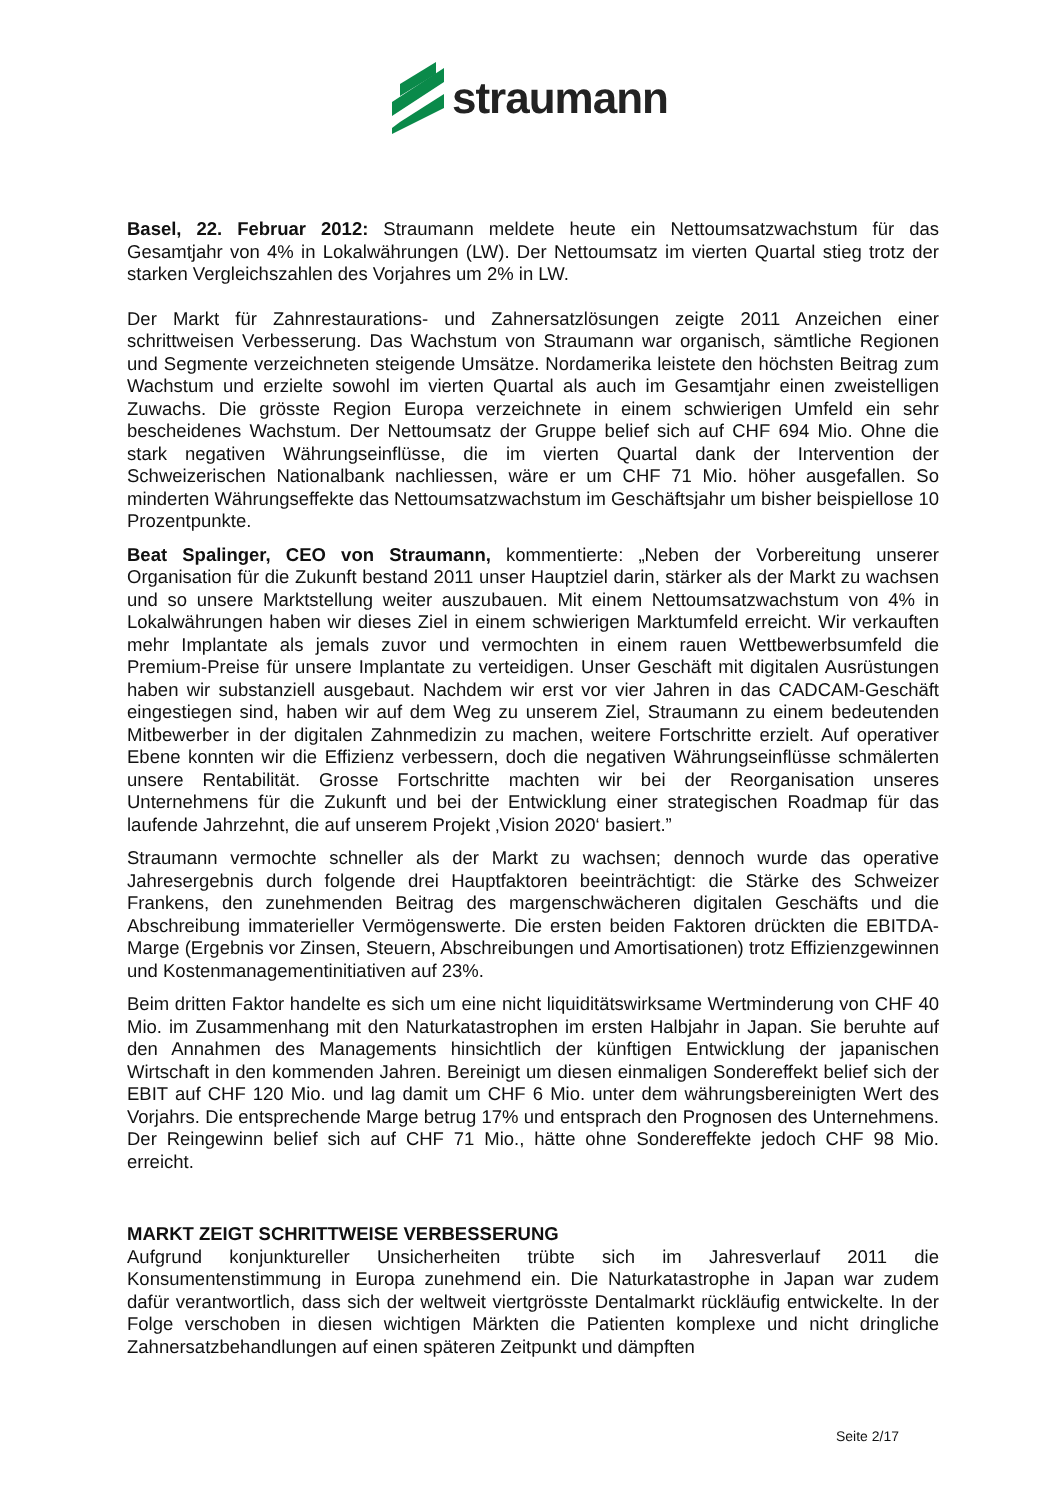straumann
Basel, 22. Februar 2012: Straumann meldete heute ein Nettoumsatzwachstum für das Gesamtjahr von 4% in Lokalwährungen (LW). Der Nettoumsatz im vierten Quartal stieg trotz der starken Vergleichszahlen des Vorjahres um 2% in LW.
Der Markt für Zahnrestaurations- und Zahnersatzlösungen zeigte 2011 Anzeichen einer schrittweisen Verbesserung. Das Wachstum von Straumann war organisch, sämtliche Regionen und Segmente verzeichneten steigende Umsätze. Nordamerika leistete den höchsten Beitrag zum Wachstum und erzielte sowohl im vierten Quartal als auch im Gesamtjahr einen zweistelligen Zuwachs. Die grösste Region Europa verzeichnete in einem schwierigen Umfeld ein sehr bescheidenes Wachstum. Der Nettoumsatz der Gruppe belief sich auf CHF 694 Mio. Ohne die stark negativen Währungseinflüsse, die im vierten Quartal dank der Intervention der Schweizerischen Nationalbank nachliessen, wäre er um CHF 71 Mio. höher ausgefallen. So minderten Währungseffekte das Nettoumsatzwachstum im Geschäftsjahr um bisher beispiellose 10 Prozentpunkte.
Beat Spalinger, CEO von Straumann, kommentierte: „Neben der Vorbereitung unserer Organisation für die Zukunft bestand 2011 unser Hauptziel darin, stärker als der Markt zu wachsen und so unsere Marktstellung weiter auszubauen. Mit einem Nettoumsatzwachstum von 4% in Lokalwährungen haben wir dieses Ziel in einem schwierigen Marktumfeld erreicht. Wir verkauften mehr Implantate als jemals zuvor und vermochten in einem rauen Wettbewerbsumfeld die Premium-Preise für unsere Implantate zu verteidigen. Unser Geschäft mit digitalen Ausrüstungen haben wir substanziell ausgebaut. Nachdem wir erst vor vier Jahren in das CADCAM-Geschäft eingestiegen sind, haben wir auf dem Weg zu unserem Ziel, Straumann zu einem bedeutenden Mitbewerber in der digitalen Zahnmedizin zu machen, weitere Fortschritte erzielt. Auf operativer Ebene konnten wir die Effizienz verbessern, doch die negativen Währungseinflüsse schmälerten unsere Rentabilität. Grosse Fortschritte machten wir bei der Reorganisation unseres Unternehmens für die Zukunft und bei der Entwicklung einer strategischen Roadmap für das laufende Jahrzehnt, die auf unserem Projekt ‚Vision 2020‘ basiert.”
Straumann vermochte schneller als der Markt zu wachsen; dennoch wurde das operative Jahresergebnis durch folgende drei Hauptfaktoren beeinträchtigt: die Stärke des Schweizer Frankens, den zunehmenden Beitrag des margenschwächeren digitalen Geschäfts und die Abschreibung immaterieller Vermögenswerte. Die ersten beiden Faktoren drückten die EBITDA-Marge (Ergebnis vor Zinsen, Steuern, Abschreibungen und Amortisationen) trotz Effizienzgewinnen und Kostenmanagementinitiativen auf 23%.
Beim dritten Faktor handelte es sich um eine nicht liquiditätswirksame Wertminderung von CHF 40 Mio. im Zusammenhang mit den Naturkatastrophen im ersten Halbjahr in Japan. Sie beruhte auf den Annahmen des Managements hinsichtlich der künftigen Entwicklung der japanischen Wirtschaft in den kommenden Jahren. Bereinigt um diesen einmaligen Sondereffekt belief sich der EBIT auf CHF 120 Mio. und lag damit um CHF 6 Mio. unter dem währungsbereinigten Wert des Vorjahrs. Die entsprechende Marge betrug 17% und entsprach den Prognosen des Unternehmens. Der Reingewinn belief sich auf CHF 71 Mio., hätte ohne Sondereffekte jedoch CHF 98 Mio. erreicht.
MARKT ZEIGT SCHRITTWEISE VERBESSERUNG
Aufgrund konjunktureller Unsicherheiten trübte sich im Jahresverlauf 2011 die Konsumentenstimmung in Europa zunehmend ein. Die Naturkatastrophe in Japan war zudem dafür verantwortlich, dass sich der weltweit viertgrösste Dentalmarkt rückläufig entwickelte. In der Folge verschoben in diesen wichtigen Märkten die Patienten komplexe und nicht dringliche Zahnersatzbehandlungen auf einen späteren Zeitpunkt und dämpften
Seite 2/17